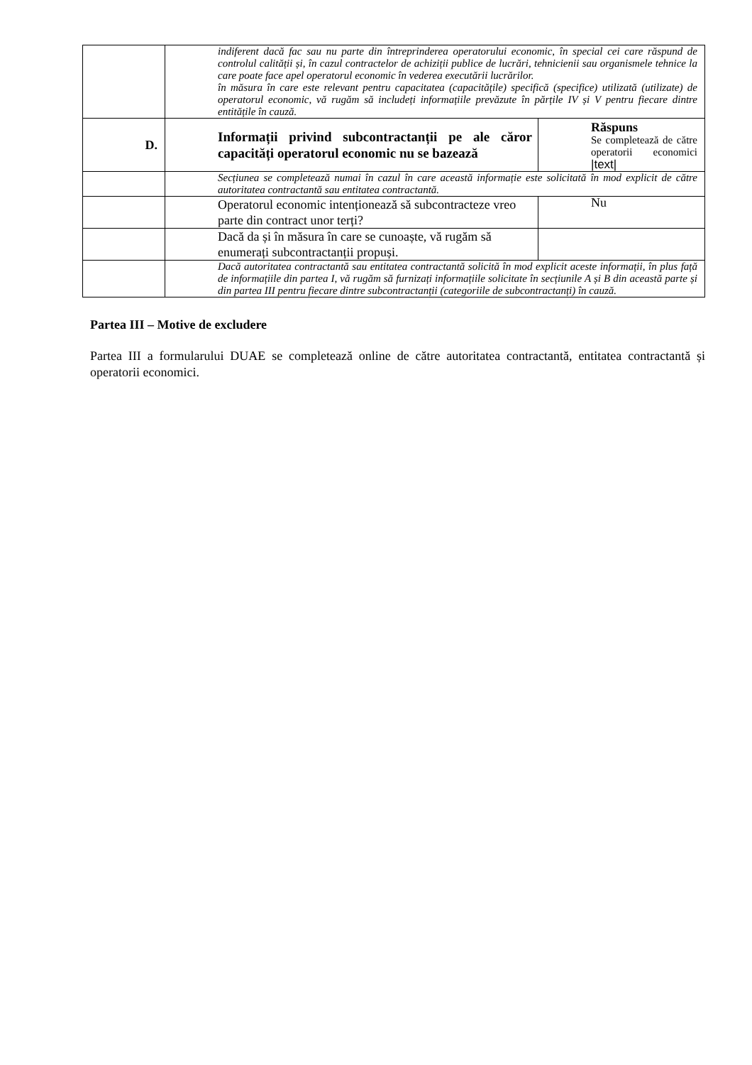| | indiferent dacă fac sau nu parte din întreprinderea operatorului economic, în special cei care răspund de controlul calității și, în cazul contractelor de achiziții publice de lucrări, tehnicienii sau organismele tehnice la care poate face apel operatorul economic în vederea executării lucrărilor. în măsura în care este relevant pentru capacitatea (capacitățile) specifică (specifice) utilizată (utilizate) de operatorul economic, vă rugăm să includeți informațiile prevăzute în părțile IV și V pentru fiecare dintre entitățile în cauză. | |
| D. | Informații privind subcontractanții pe ale căror capacități operatorul economic nu se bazează | Răspuns Se completează de către operatorii economici /text/ |
| | Secțiunea se completează numai în cazul în care această informație este solicitată în mod explicit de către autoritatea contractantă sau entitatea contractantă. | |
| | Operatorul economic intenționează să subcontracteze vreo parte din contract unor terți? | Nu |
| | Dacă da și în măsura în care se cunoaște, vă rugăm să enumerați subcontractanții propuși. | |
| | Dacă autoritatea contractantă sau entitatea contractantă solicită în mod explicit aceste informații, în plus față de informațiile din partea I, vă rugăm să furnizați informațiile solicitate în secțiunile A și B din această parte și din partea III pentru fiecare dintre subcontractanții (categoriile de subcontractanți) în cauză. | |
Partea III – Motive de excludere
Partea III a formularului DUAE se completează online de către autoritatea contractantă, entitatea contractantă și operatorii economici.